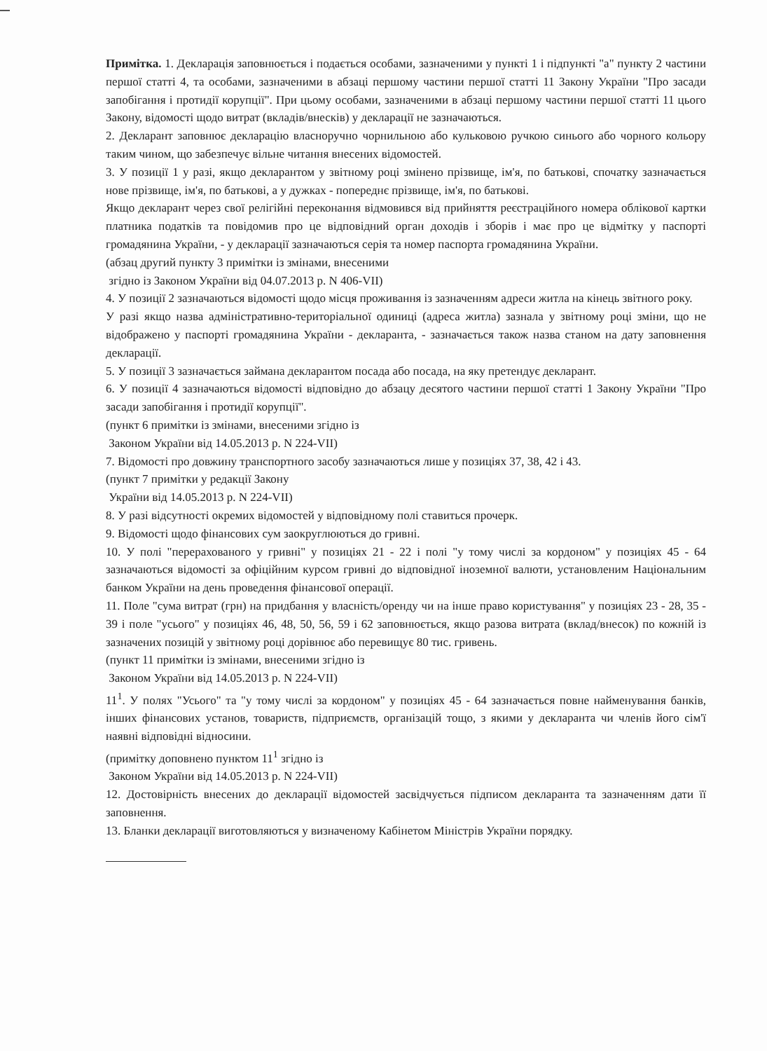Примітка. 1. Декларація заповнюється і подається особами, зазначеними у пункті 1 і підпункті "а" пункту 2 частини першої статті 4, та особами, зазначеними в абзаці першому частини першої статті 11 Закону України "Про засади запобігання і протидії корупції". При цьому особами, зазначеними в абзаці першому частини першої статті 11 цього Закону, відомості щодо витрат (вкладів/внесків) у декларації не зазначаються.
2. Декларант заповнює декларацію власноручно чорнильною або кульковою ручкою синього або чорного кольору таким чином, що забезпечує вільне читання внесених відомостей.
3. У позиції 1 у разі, якщо декларантом у звітному році змінено прізвище, ім'я, по батькові, спочатку зазначається нове прізвище, ім'я, по батькові, а у дужках - попереднє прізвище, ім'я, по батькові.
Якщо декларант через свої релігійні переконання відмовився від прийняття реєстраційного номера облікової картки платника податків та повідомив про це відповідний орган доходів і зборів і має про це відмітку у паспорті громадянина України, - у декларації зазначаються серія та номер паспорта громадянина України.
(абзац другий пункту 3 примітки із змінами, внесеними
згідно із Законом України від 04.07.2013 р. N 406-VII)
4. У позиції 2 зазначаються відомості щодо місця проживання із зазначенням адреси житла на кінець звітного року.
У разі якщо назва адміністративно-територіальної одиниці (адреса житла) зазнала у звітному році зміни, що не відображено у паспорті громадянина України - декларанта, - зазначається також назва станом на дату заповнення декларації.
5. У позиції 3 зазначається займана декларантом посада або посада, на яку претендує декларант.
6. У позиції 4 зазначаються відомості відповідно до абзацу десятого частини першої статті 1 Закону України "Про засади запобігання і протидії корупції".
(пункт 6 примітки із змінами, внесеними згідно із
Законом України від 14.05.2013 р. N 224-VII)
7. Відомості про довжину транспортного засобу зазначаються лише у позиціях 37, 38, 42 і 43.
(пункт 7 примітки у редакції Закону
України від 14.05.2013 р. N 224-VII)
8. У разі відсутності окремих відомостей у відповідному полі ставиться прочерк.
9. Відомості щодо фінансових сум заокруглюються до гривні.
10. У полі "перерахованого у гривні" у позиціях 21 - 22 і полі "у тому числі за кордоном" у позиціях 45 - 64 зазначаються відомості за офіційним курсом гривні до відповідної іноземної валюти, установленим Національним банком України на день проведення фінансової операції.
11. Поле "сума витрат (грн) на придбання у власність/оренду чи на інше право користування" у позиціях 23 - 28, 35 - 39 і поле "усього" у позиціях 46, 48, 50, 56, 59 і 62 заповнюється, якщо разова витрата (вклад/внесок) по кожній із зазначених позицій у звітному році дорівнює або перевищує 80 тис. гривень.
(пункт 11 примітки із змінами, внесеними згідно із
Законом України від 14.05.2013 р. N 224-VII)
11<sup>1</sup>. У полях "Усього" та "у тому числі за кордоном" у позиціях 45 - 64 зазначається повне найменування банків, інших фінансових установ, товариств, підприємств, організацій тощо, з якими у декларанта чи членів його сім'ї наявні відповідні відносини.
(примітку доповнено пунктом 11<sup>1</sup> згідно із
Законом України від 14.05.2013 р. N 224-VII)
12. Достовірність внесених до декларації відомостей засвідчується підписом декларанта та зазначенням дати її заповнення.
13. Бланки декларації виготовляються у визначеному Кабінетом Міністрів України порядку.